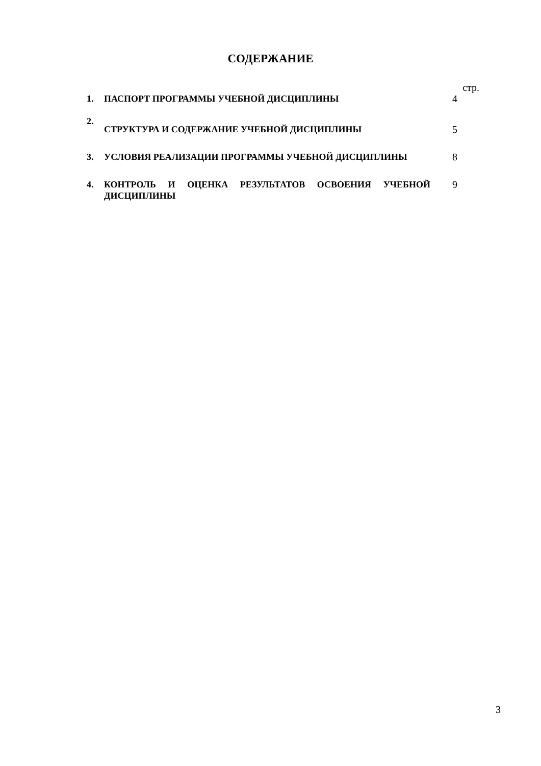СОДЕРЖАНИЕ
| | | стр. |
| 1. | ПАСПОРТ ПРОГРАММЫ УЧЕБНОЙ ДИСЦИПЛИНЫ | 4 |
| 2. | СТРУКТУРА И СОДЕРЖАНИЕ УЧЕБНОЙ ДИСЦИПЛИНЫ | 5 |
| 3. | УСЛОВИЯ РЕАЛИЗАЦИИ ПРОГРАММЫ УЧЕБНОЙ ДИСЦИПЛИНЫ | 8 |
| 4. | КОНТРОЛЬ И ОЦЕНКА РЕЗУЛЬТАТОВ ОСВОЕНИЯ УЧЕБНОЙ ДИСЦИПЛИНЫ | 9 |
3